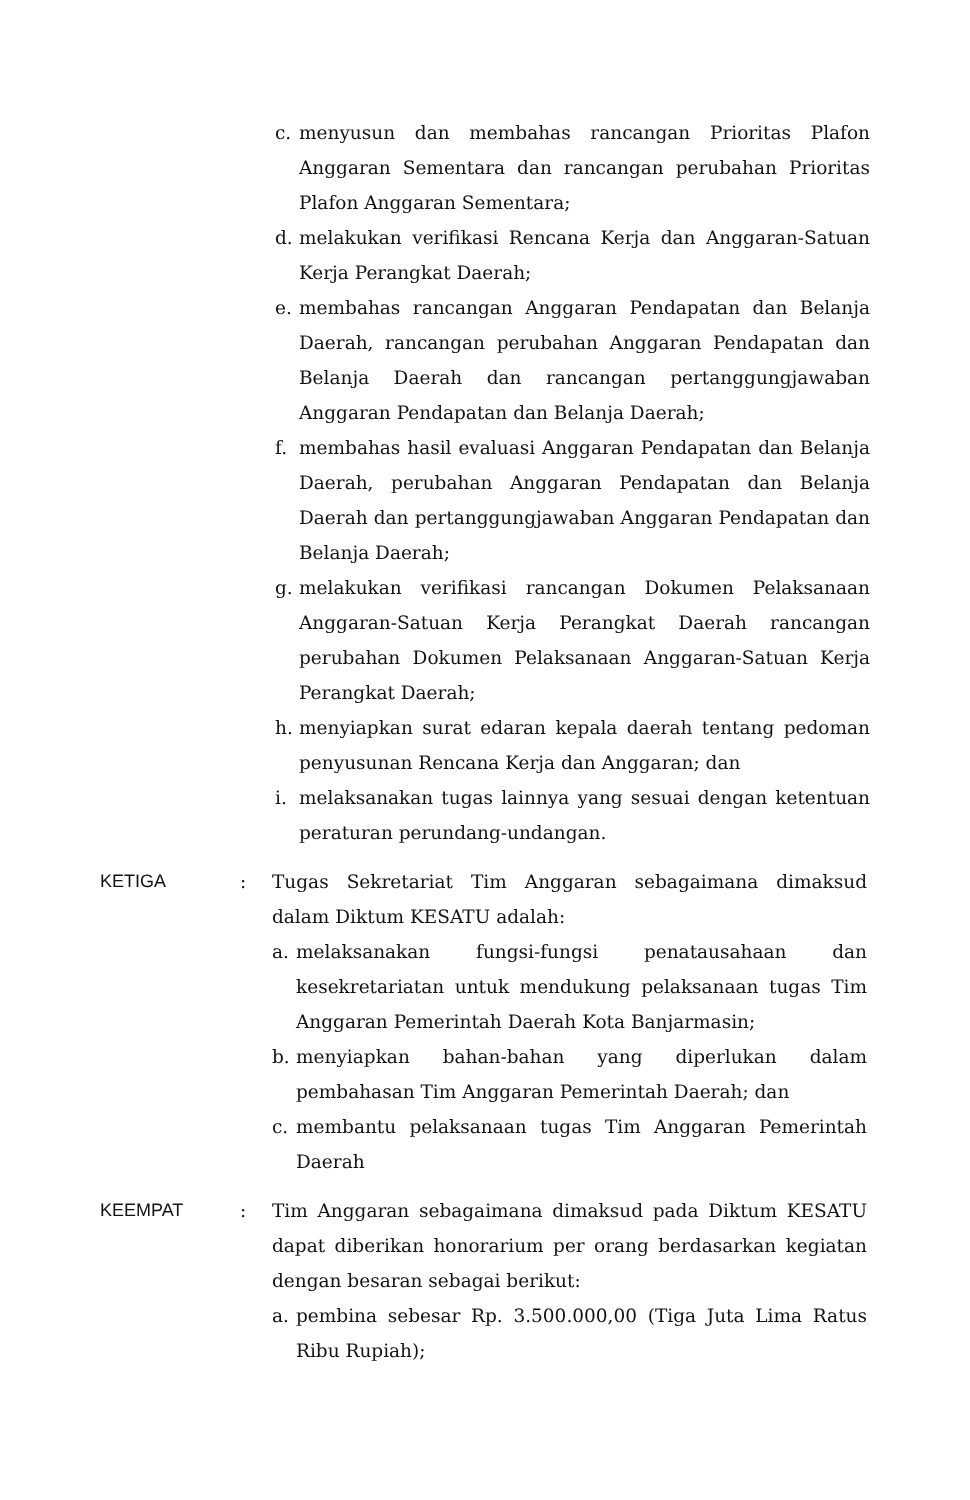c. menyusun dan membahas rancangan Prioritas Plafon Anggaran Sementara dan rancangan perubahan Prioritas Plafon Anggaran Sementara;
d. melakukan verifikasi Rencana Kerja dan Anggaran-Satuan Kerja Perangkat Daerah;
e. membahas rancangan Anggaran Pendapatan dan Belanja Daerah, rancangan perubahan Anggaran Pendapatan dan Belanja Daerah dan rancangan pertanggungjawaban Anggaran Pendapatan dan Belanja Daerah;
f. membahas hasil evaluasi Anggaran Pendapatan dan Belanja Daerah, perubahan Anggaran Pendapatan dan Belanja Daerah dan pertanggungjawaban Anggaran Pendapatan dan Belanja Daerah;
g. melakukan verifikasi rancangan Dokumen Pelaksanaan Anggaran-Satuan Kerja Perangkat Daerah rancangan perubahan Dokumen Pelaksanaan Anggaran-Satuan Kerja Perangkat Daerah;
h. menyiapkan surat edaran kepala daerah tentang pedoman penyusunan Rencana Kerja dan Anggaran; dan
i. melaksanakan tugas lainnya yang sesuai dengan ketentuan peraturan perundang-undangan.
KETIGA : Tugas Sekretariat Tim Anggaran sebagaimana dimaksud dalam Diktum KESATU adalah:
a. melaksanakan fungsi-fungsi penatausahaan dan kesekretariatan untuk mendukung pelaksanaan tugas Tim Anggaran Pemerintah Daerah Kota Banjarmasin;
b. menyiapkan bahan-bahan yang diperlukan dalam pembahasan Tim Anggaran Pemerintah Daerah; dan
c. membantu pelaksanaan tugas Tim Anggaran Pemerintah Daerah
KEEMPAT : Tim Anggaran sebagaimana dimaksud pada Diktum KESATU dapat diberikan honorarium per orang berdasarkan kegiatan dengan besaran sebagai berikut:
a. pembina sebesar Rp. 3.500.000,00 (Tiga Juta Lima Ratus Ribu Rupiah);